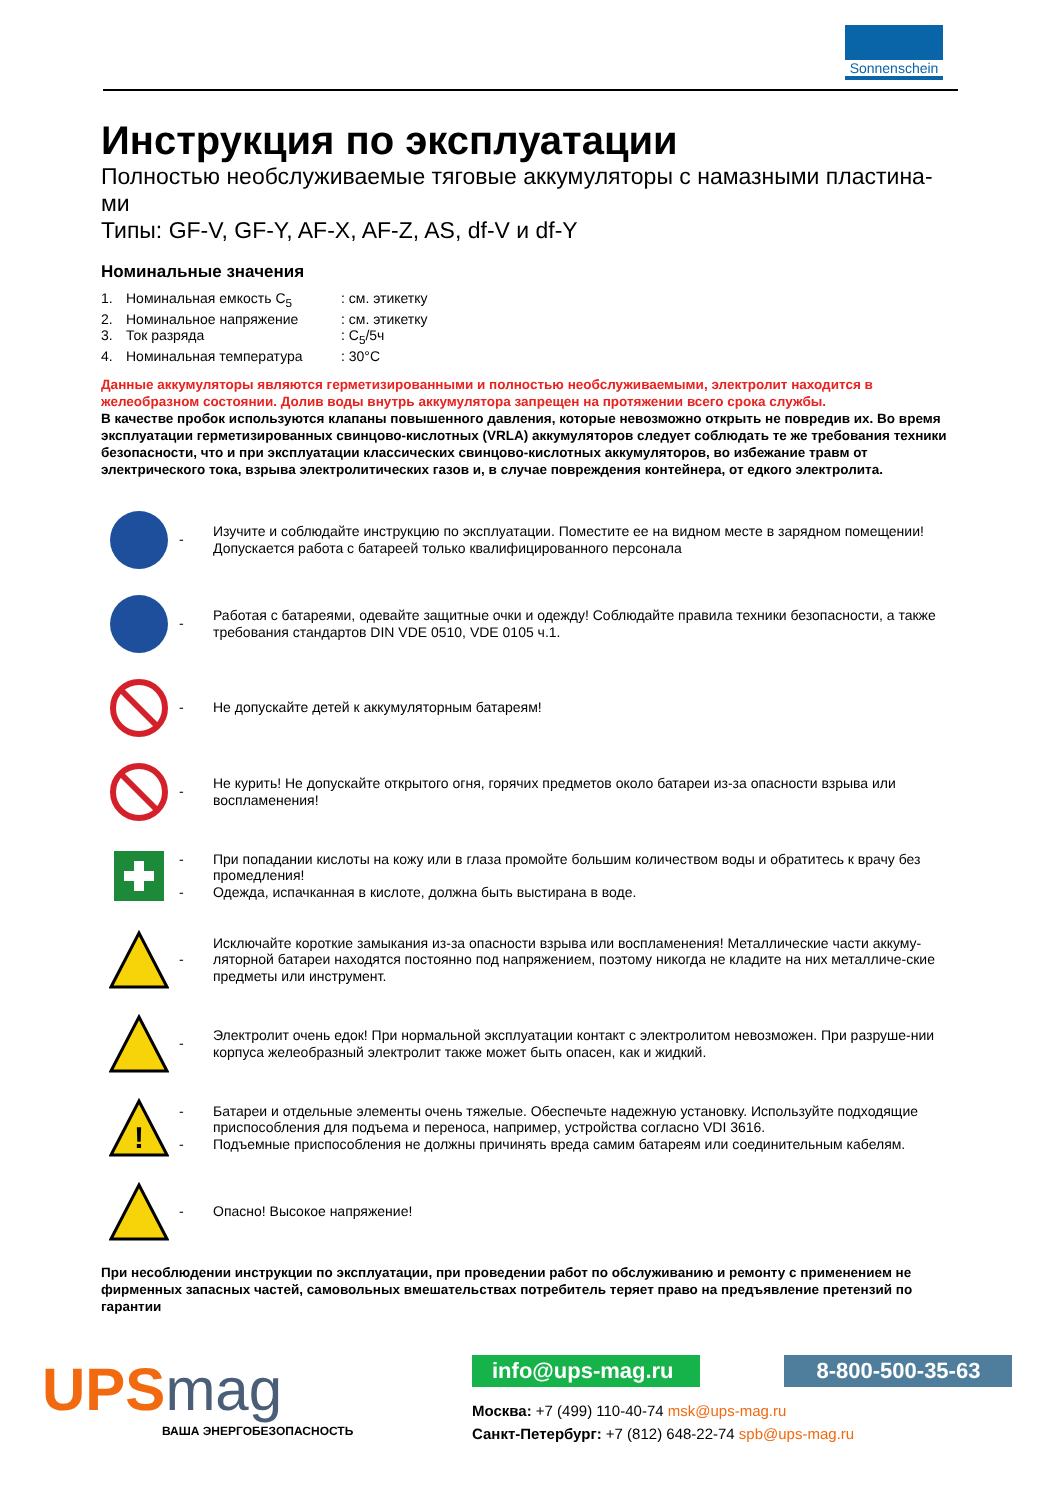Sonnenschein
Инструкция по эксплуатации
Полностью необслуживаемые тяговые аккумуляторы с намазными пластина-
ми
Типы: GF-V, GF-Y, AF-X, AF-Z, AS, df-V и df-Y
Номинальные значения
1. Номинальная емкость C<sub>5</sub>: см. этикетку
2. Номинальное напряжение: см. этикетку
3. Ток разряда: C<sub>5</sub>/5ч
4. Номинальная температура: 30°C
Данные аккумуляторы являются герметизированными и полностью необслуживаемыми, электролит находится в желеобразном состоянии. Долив воды внутрь аккумулятора запрещен на протяжении всего срока службы.
В качестве пробок используются клапаны повышенного давления, которые невозможно открыть не повредив их. Во время эксплуатации герметизированных свинцово-кислотных (VRLA) аккумуляторов следует соблюдать те же требования техники безопасности, что и при эксплуатации классических свинцово-кислотных аккумуляторов, во избежание травм от электрического тока, взрыва электролитических газов и, в случае повреждения контейнера, от едкого электролита.
- Изучите и соблюдайте инструкцию по эксплуатации. Поместите ее на видном месте в зарядном помещении!
Допускается работа с батареей только квалифицированного персонала
- Работая с батареями, одевайте защитные очки и одежду! Соблюдайте правила техники безопасности, а также требования стандартов DIN VDE 0510, VDE 0105 ч.1.
- Не допускайте детей к аккумуляторным батареям!
- Не курить! Не допускайте открытого огня, горячих предметов около батареи из-за опасности взрыва или воспламенения!
-
- При попадании кислоты на кожу или в глаза промойте большим количеством воды и обратитесь к врачу без промедления!
Одежда, испачканная в кислоте, должна быть выстирана в воде.
- Исключайте короткие замыкания из-за опасности взрыва или воспламенения! Металлические части аккуму-ляторной батареи находятся постоянно под напряжением, поэтому никогда не кладите на них металличе-ские предметы или инструмент.
- Электролит очень едок! При нормальной эксплуатации контакт с электролитом невозможен. При разруше-нии корпуса желеобразный электролит также может быть опасен, как и жидкий.
!
-
- Батареи и отдельные элементы очень тяжелые. Обеспечьте надежную установку. Используйте подходящие приспособления для подъема и переноса, например, устройства согласно VDI 3616.
Подъемные приспособления не должны причинять вреда самим батареям или соединительным кабелям.
- Опасно! Высокое напряжение!
При несоблюдении инструкции по эксплуатации, при проведении работ по обслуживанию и ремонту с применением не фирменных запасных частей, самовольных вмешательствах потребитель теряет право на предъявление претензий по гарантии
UPSmag
ВАША ЭНЕРГОБЕЗОПАСНОСТЬ
info@ups-mag.ru 8-800-500-35-63
Москва: +7 (499) 110-40-74 msk@ups-mag.ru
Санкт-Петербург: +7 (812) 648-22-74 spb@ups-mag.ru